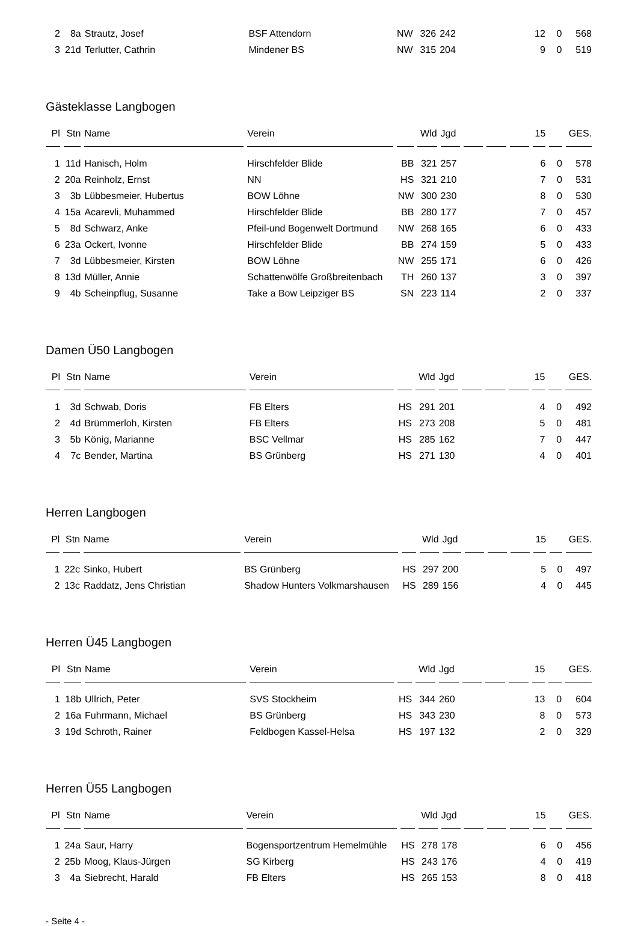| 2 | 8a | Strautz, Josef | BSF Attendorn | NW | 326 | 242 | | | | 12 | 0 | 568 |
| 3 | 21d | Terlutter, Cathrin | Mindener BS | NW | 315 | 204 | | | | 9 | 0 | 519 |
Gästeklasse Langbogen
| Pl | Stn | Name | Verein | | Wld | Jgd | | | | 15 | | GES. |
| --- | --- | --- | --- | --- | --- | --- | --- | --- | --- | --- | --- | --- |
| 1 | 11d | Hanisch, Holm | Hirschfelder Blide | BB | 321 | 257 | | | | 6 | 0 | 578 |
| 2 | 20a | Reinholz, Ernst | NN | HS | 321 | 210 | | | | 7 | 0 | 531 |
| 3 | 3b | Lübbesmeier, Hubertus | BOW Löhne | NW | 300 | 230 | | | | 8 | 0 | 530 |
| 4 | 15a | Acarevli, Muhammed | Hirschfelder Blide | BB | 280 | 177 | | | | 7 | 0 | 457 |
| 5 | 8d | Schwarz, Anke | Pfeil-und Bogenwelt Dortmund | NW | 268 | 165 | | | | 6 | 0 | 433 |
| 6 | 23a | Ockert, Ivonne | Hirschfelder Blide | BB | 274 | 159 | | | | 5 | 0 | 433 |
| 7 | 3d | Lübbesmeier, Kirsten | BOW Löhne | NW | 255 | 171 | | | | 6 | 0 | 426 |
| 8 | 13d | Müller, Annie | Schattenwölfe Großbreitenbach | TH | 260 | 137 | | | | 3 | 0 | 397 |
| 9 | 4b | Scheinpflug, Susanne | Take a Bow Leipziger BS | SN | 223 | 114 | | | | 2 | 0 | 337 |
Damen Ü50 Langbogen
| Pl | Stn | Name | Verein | | Wld | Jgd | | | | 15 | | GES. |
| --- | --- | --- | --- | --- | --- | --- | --- | --- | --- | --- | --- | --- |
| 1 | 3d | Schwab, Doris | FB Elters | HS | 291 | 201 | | | | 4 | 0 | 492 |
| 2 | 4d | Brümmerloh, Kirsten | FB Elters | HS | 273 | 208 | | | | 5 | 0 | 481 |
| 3 | 5b | König, Marianne | BSC Vellmar | HS | 285 | 162 | | | | 7 | 0 | 447 |
| 4 | 7c | Bender, Martina | BS Grünberg | HS | 271 | 130 | | | | 4 | 0 | 401 |
Herren Langbogen
| Pl | Stn | Name | Verein | | Wld | Jgd | | | | 15 | | GES. |
| --- | --- | --- | --- | --- | --- | --- | --- | --- | --- | --- | --- | --- |
| 1 | 22c | Sinko, Hubert | BS Grünberg | HS | 297 | 200 | | | | 5 | 0 | 497 |
| 2 | 13c | Raddatz, Jens Christian | Shadow Hunters Volkmarshausen | HS | 289 | 156 | | | | 4 | 0 | 445 |
Herren Ü45 Langbogen
| Pl | Stn | Name | Verein | | Wld | Jgd | | | | 15 | | GES. |
| --- | --- | --- | --- | --- | --- | --- | --- | --- | --- | --- | --- | --- |
| 1 | 18b | Ullrich, Peter | SVS Stockheim | HS | 344 | 260 | | | | 13 | 0 | 604 |
| 2 | 16a | Fuhrmann, Michael | BS Grünberg | HS | 343 | 230 | | | | 8 | 0 | 573 |
| 3 | 19d | Schroth, Rainer | Feldbogen Kassel-Helsa | HS | 197 | 132 | | | | 2 | 0 | 329 |
Herren Ü55 Langbogen
| Pl | Stn | Name | Verein | | Wld | Jgd | | | | 15 | | GES. |
| --- | --- | --- | --- | --- | --- | --- | --- | --- | --- | --- | --- | --- |
| 1 | 24a | Saur, Harry | Bogensportzentrum Hemelmühle | HS | 278 | 178 | | | | 6 | 0 | 456 |
| 2 | 25b | Moog, Klaus-Jürgen | SG Kirberg | HS | 243 | 176 | | | | 4 | 0 | 419 |
| 3 | 4a | Siebrecht, Harald | FB Elters | HS | 265 | 153 | | | | 8 | 0 | 418 |
- Seite 4 -